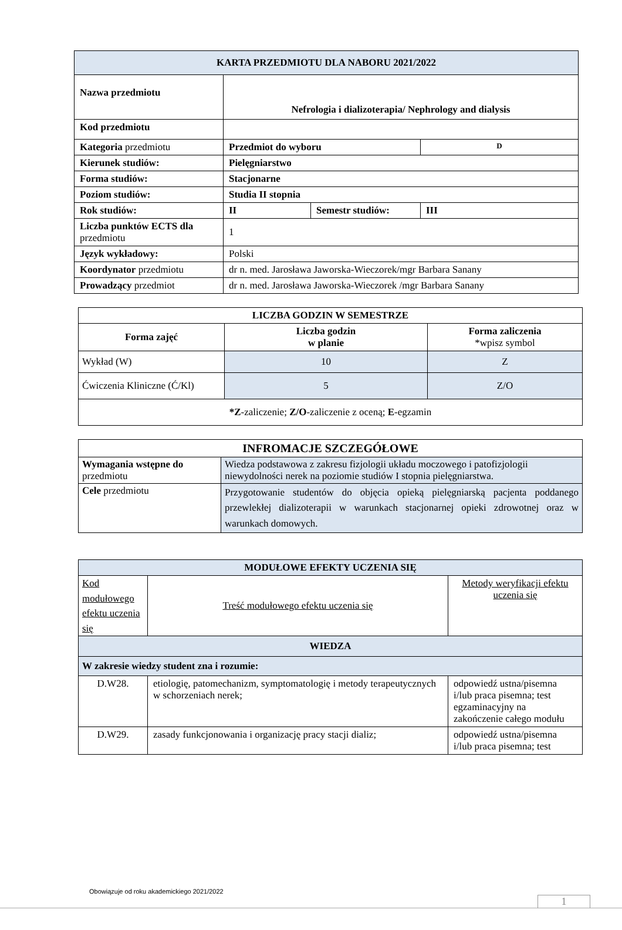| KARTA PRZEDMIOTU DLA NABORU 2021/2022 | | | |
| --- | --- | --- | --- |
| Nazwa przedmiotu | Nefrologia i dializoterapia/ Nephrology and dialysis | | |
| Kod przedmiotu | | | |
| Kategoria przedmiotu | Przedmiot do wyboru | | D |
| Kierunek studiów: | Pielęgniarstwo | | |
| Forma studiów: | Stacjonarne | | |
| Poziom studiów: | Studia II stopnia | | |
| Rok studiów: | II | Semestr studiów: | III |
| Liczba punktów ECTS dla przedmiotu | 1 | | |
| Język wykładowy: | Polski | | |
| Koordynator przedmiotu | dr n. med. Jarosława Jaworska-Wieczorek/mgr Barbara Sanany | | |
| Prowadzący przedmiot | dr n. med. Jarosława Jaworska-Wieczorek /mgr Barbara Sanany | | |
| LICZBA GODZIN W SEMESTRZE | | |
| --- | --- | --- |
| Forma zajęć | Liczba godzin w planie | Forma zaliczenia *wpisz symbol |
| Wykład (W) | 10 | Z |
| Ćwiczenia Kliniczne (Ć/Kl) | 5 | Z/O |
| *Z -zaliczenie; Z/O -zaliczenie z oceną; E -egzamin | | |
| INFROMACJE SZCZEGÓŁOWE | |
| --- | --- |
| Wymagania wstępne do przedmiotu | Wiedza podstawowa z zakresu fizjologii układu moczowego i patofizjologii niewydolności nerek na poziomie studiów I stopnia pielęgniarstwa. |
| Cele przedmiotu | Przygotowanie studentów do objęcia opieką pielęgniarską pacjenta poddanego przewlekłej dializoterapii w warunkach stacjonarnej opieki zdrowotnej oraz w warunkach domowych. |
| MODUŁOWE EFEKTY UCZENIA SIĘ | | |
| --- | --- | --- |
| Kod modułowego efektu uczenia się | Treść modułowego efektu uczenia się | Metody weryfikacji efektu uczenia się |
| WIEDZA | | |
| W zakresie wiedzy student zna i rozumie: | | |
| D.W28. | etiologię, patomechanizm, symptomatologię i metody terapeutycznych w schorzeniach nerek; | odpowiedź ustna/pisemna i/lub praca pisemna; test egzaminacyjny na zakończenie całego modułu |
| D.W29. | zasady funkcjonowania i organizację pracy stacji dializ; | odpowiedź ustna/pisemna i/lub praca pisemna; test |
Obowiązuje od roku akademickiego 2021/2022
1